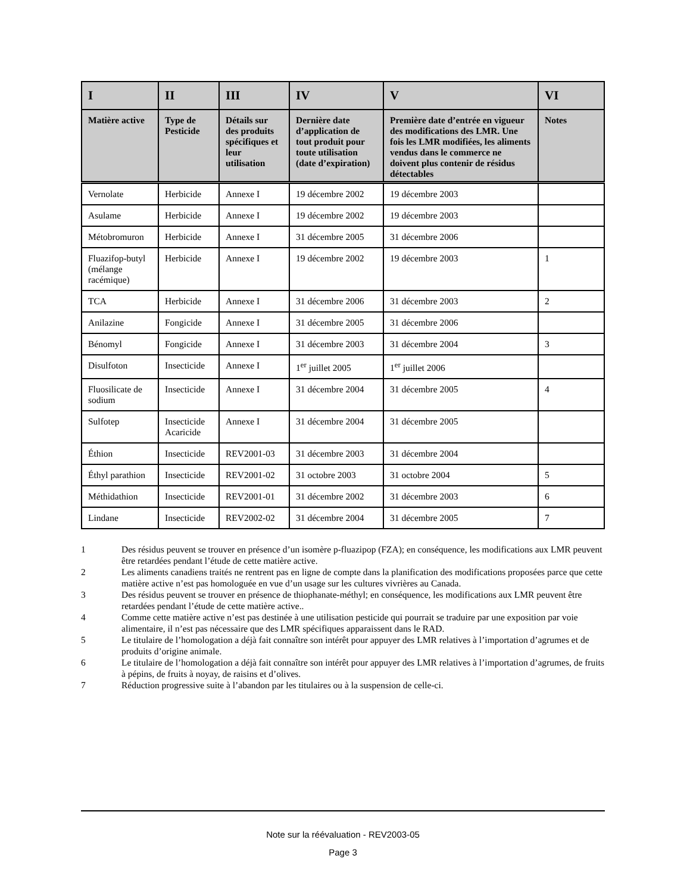| I | II | III | IV | V | VI |
| --- | --- | --- | --- | --- | --- |
| Matière active | Type de Pesticide | Détails sur des produits spécifiques et leur utilisation | Dernière date d’application de tout produit pour toute utilisation (date d’expiration) | Première date d’entrée en vigueur des modifications des LMR. Une fois les LMR modifiées, les aliments vendus dans le commerce ne doivent plus contenir de résidus détectables | Notes |
| Vernolate | Herbicide | Annexe I | 19 décembre 2002 | 19 décembre 2003 | |
| Asulame | Herbicide | Annexe I | 19 décembre 2002 | 19 décembre 2003 | |
| Métobromuron | Herbicide | Annexe I | 31 décembre 2005 | 31 décembre 2006 | |
| Fluazifop-butyl (mélange racémique) | Herbicide | Annexe I | 19 décembre 2002 | 19 décembre 2003 | 1 |
| TCA | Herbicide | Annexe I | 31 décembre 2006 | 31 décembre 2003 | 2 |
| Anilazine | Fongicide | Annexe I | 31 décembre 2005 | 31 décembre 2006 | |
| Bénomyl | Fongicide | Annexe I | 31 décembre 2003 | 31 décembre 2004 | 3 |
| Disulfoton | Insecticide | Annexe I | 1<sup>er</sup> juillet 2005 | 1<sup>er</sup> juillet 2006 | |
| Fluosilicate de sodium | Insecticide | Annexe I | 31 décembre 2004 | 31 décembre 2005 | 4 |
| Sulfotep | Insecticide Acaricide | Annexe I | 31 décembre 2004 | 31 décembre 2005 | |
| Éthion | Insecticide | REV2001-03 | 31 décembre 2003 | 31 décembre 2004 | |
| Éthyl parathion | Insecticide | REV2001-02 | 31 octobre 2003 | 31 octobre 2004 | 5 |
| Méthidathion | Insecticide | REV2001-01 | 31 décembre 2002 | 31 décembre 2003 | 6 |
| Lindane | Insecticide | REV2002-02 | 31 décembre 2004 | 31 décembre 2005 | 7 |
1 Des résidus peuvent se trouver en présence d’un isomère p-fluazipop (FZA); en conséquence, les modifications aux LMR peuvent être retardées pendant l’étude de cette matière active.
2 Les aliments canadiens traités ne rentrent pas en ligne de compte dans la planification des modifications proposées parce que cette matière active n’est pas homologuée en vue d’un usage sur les cultures vivrières au Canada.
3 Des résidus peuvent se trouver en présence de thiophanate-méthyl; en conséquence, les modifications aux LMR peuvent être retardées pendant l’étude de cette matière active..
4 Comme cette matière active n’est pas destinée à une utilisation pesticide qui pourrait se traduire par une exposition par voie alimentaire, il n’est pas nécessaire que des LMR spécifiques apparaissent dans le RAD.
5 Le titulaire de l’homologation a déjà fait connaître son intérêt pour appuyer des LMR relatives à l’importation d’agrumes et de produits d’origine animale.
6 Le titulaire de l’homologation a déjà fait connaître son intérêt pour appuyer des LMR relatives à l’importation d’agrumes, de fruits à pépins, de fruits à noyay, de raisins et d’olives.
7 Réduction progressive suite à l’abandon par les titulaires ou à la suspension de celle-ci.
Note sur la réévaluation - REV2003-05
Page 3